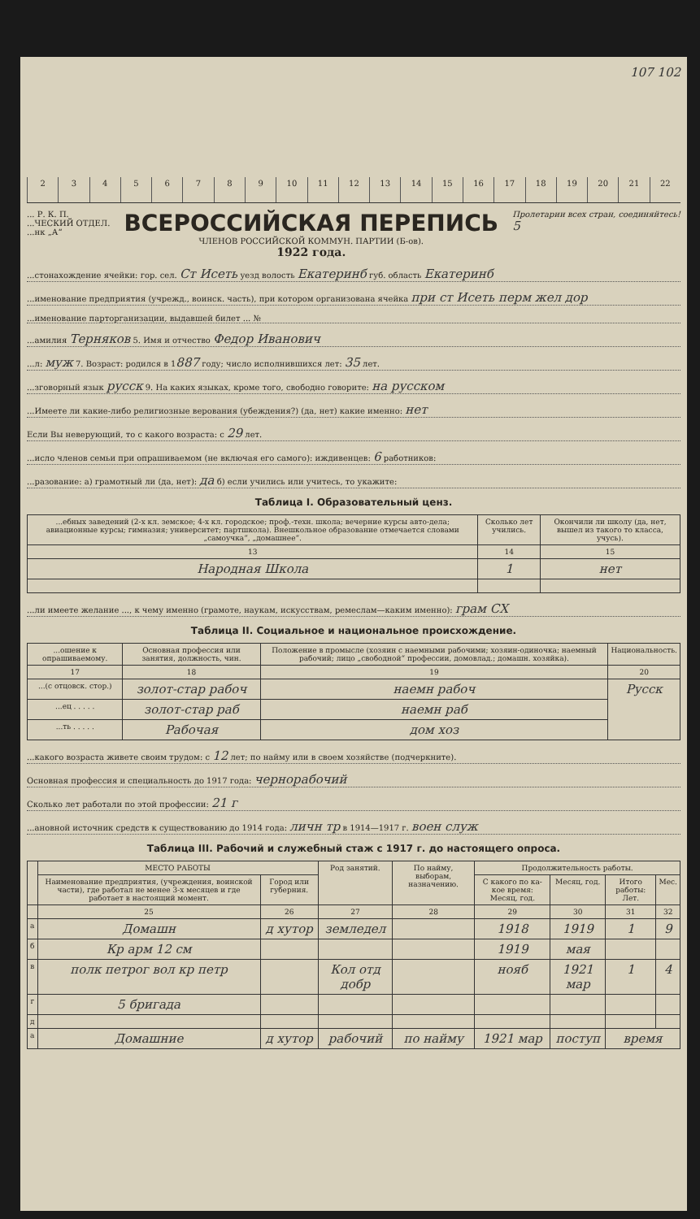107 102
23456789 10 11 12 13 14 15 16 17 18 19 20 21 22
... Р. К. П.
...ЧЕСКИЙ ОТДЕЛ.
...нк „А“
ВСЕРОССИЙСКАЯ ПЕРЕПИСЬ
ЧЛЕНОВ РОССИЙСКОЙ КОММУН. ПАРТИИ (Б-ов).
1922 года.
Пролетарии всех стран, соединяйтесь!
5
...стонахождение ячейки: гор. сел. Ст Исеть уезд волость Екатеринб губ. область Екатеринб
...именование предприятия (учрежд., воинск. часть), при котором организована ячейка при ст Исеть перм жел дор
...именование парторганизации, выдавшей билет ... №
...амилия Терняков 5. Имя и отчество Федор Иванович
...л: муж 7. Возраст: родился в 1887 году; число исполнившихся лет: 35 лет.
...зговорный язык русск 9. На каких языках, кроме того, свободно говорите: на русском
...Имеете ли какие-либо религиозные верования (убеждения?) (да, нет) какие именно: нет
Если Вы неверующий, то с какого возраста: с 29 лет.
...исло членов семьи при опрашиваемом (не включая его самого): иждивенцев: 6 работников:
...разование: а) грамотный ли (да, нет): да б) если учились или учитесь, то укажите:
Таблица I. Образовательный ценз.
| ...ебных заведений (2-х кл. земское; 4-х кл. городское; проф.-техн. школа; вечерние курсы авто-дела; авиационные курсы; гимназия; университет; партшкола). Внешкольное образование отмечается словами „самоучка“, „домашнее“. | Сколько лет учились. | Окончили ли школу (да, нет, вышел из такого то класса, учусь). |
| --- | --- | --- |
| 13 | 14 | 15 |
| Народная Школа | 1 | нет |
...ли имеете желание ..., к чему именно (грамоте, наукам, искусствам, ремеслам—каким именно): грам СХ
Таблица II. Социальное и национальное происхождение.
| ...ошение к опрашиваемому. | Основная профессия или занятия, должность, чин. | Положение в промысле (хозяин с наемными рабочими; хозяин-одиночка; наемный рабочий; лицо „свободной“ профессии, домовлад.; домашн. хозяйка). | Национальность. |
| --- | --- | --- | --- |
| 17 | 18 | 19 | 20 |
| ...(с отцовск. стор.) | золот-стар рабоч | наемн рабоч | Русск |
| ...ец . . . . . | золот-стар раб | наемн раб | |
| ...ть . . . . . | Рабочая | дом хоз | |
...какого возраста живете своим трудом: с 12 лет; по найму или в своем хозяйстве (подчеркните).
Основная профессия и специальность до 1917 года: чернорабочий
Сколько лет работали по этой профессии: 21 г
...ановной источник средств к существованию до 1914 года: личн тр в 1914—1917 г. воен служ
Таблица III. Рабочий и служебный стаж с 1917 г. до настоящего опроса.
| | МЕСТО РАБОТЫ | | Род занятий. | По найму, выборам, назначению. | Продолжительность работы. | | | |
| --- | --- | --- | --- | --- | --- | --- | --- | --- |
| | Наименование предприятия, (учреждения, воинской части), где работал не менее 3-х месяцев и где работает в настоящий момент. | Город или губерния. | | | С какого по ка-кое время: Месяц, год. | Месяц, год. | Итого работы: Лет. | Мес. |
| | 25 | 26 | 27 | 28 | 29 | 30 | 31 | 32 |
| а | Домашн | д хутор | земледел | | 1918 | 1919 | 1 | 9 |
| б | Кр арм 12 см | | | | 1919 | мая | | |
| в | полк петрог вол кр петр | | Кол отд добр | | нояб | 1921 мар | 1 | 4 |
| г | 5 бригада | | | | | | | |
| д | | | | | | | | |
| а | Домашние | д хутор | рабочий | по найму | 1921 мар | поступ | время | |